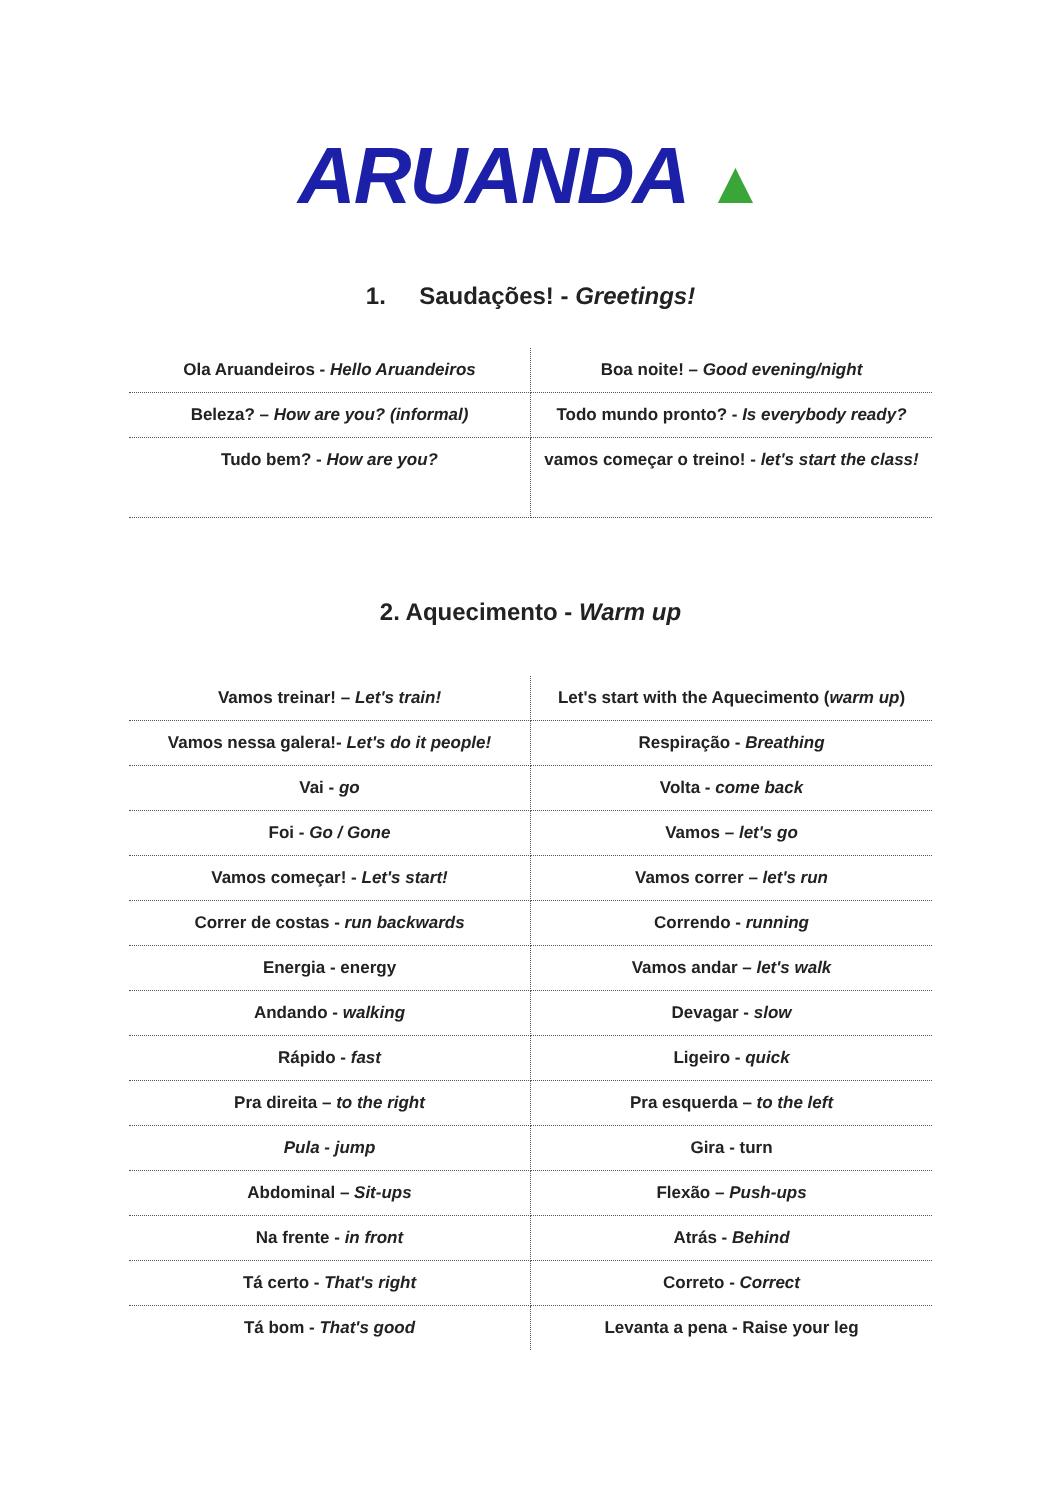ARUANDA ▲
1. Saudações! - Greetings!
| Ola Aruandeiros - Hello Aruandeiros | Boa noite! – Good evening/night |
| Beleza? – How are you? (informal) | Todo mundo pronto? - Is everybody ready? |
| Tudo bem? - How are you? | vamos começar o treino! - let's start the class! |
2. Aquecimento - Warm up
| Vamos treinar! – Let's train! | Let's start with the Aquecimento ( warm up ) |
| Vamos nessa galera!- Let's do it people! | Respiração - Breathing |
| Vai - go | Volta - come back |
| Foi - Go / Gone | Vamos – let's go |
| Vamos começar! - Let's start! | Vamos correr – let's run |
| Correr de costas - run backwards | Correndo - running |
| Energia - energy | Vamos andar – let's walk |
| Andando - walking | Devagar - slow |
| Rápido - fast | Ligeiro - quick |
| Pra direita – to the right | Pra esquerda – to the left |
| Pula - jump | Gira - turn |
| Abdominal – Sit-ups | Flexão – Push-ups |
| Na frente - in front | Atrás - Behind |
| Tá certo - That's right | Correto - Correct |
| Tá bom - That's good | Levanta a pena - Raise your leg |